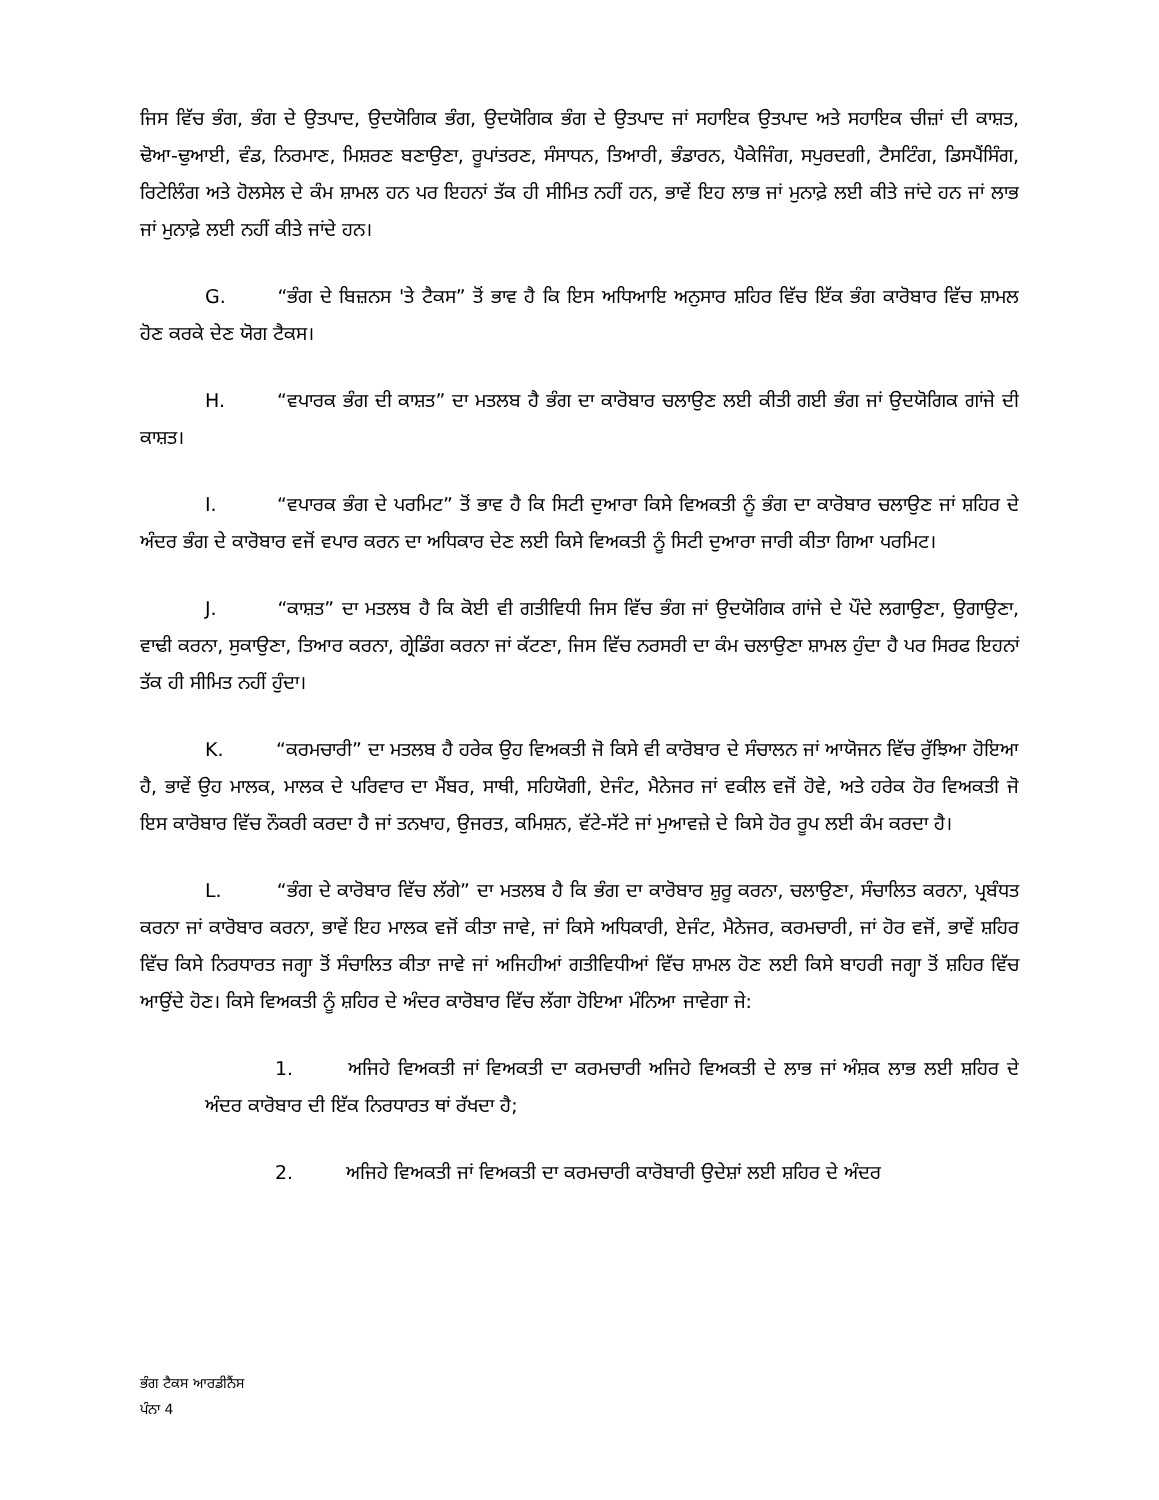ਜਿਸ ਵਿੱਚ ਭੰਗ, ਭੰਗ ਦੇ ਉਤਪਾਦ, ਉਦਯੋਗਿਕ ਭੰਗ, ਉਦਯੋਗਿਕ ਭੰਗ ਦੇ ਉਤਪਾਦ ਜਾਂ ਸਹਾਇਕ ਉਤਪਾਦ ਅਤੇ ਸਹਾਇਕ ਚੀਜ਼ਾਂ ਦੀ ਕਾਸ਼ਤ, ਢੋਆ-ਢੁਆਈ, ਵੰਡ, ਨਿਰਮਾਣ, ਮਿਸ਼ਰਣ ਬਣਾਉਣਾ, ਰੂਪਾਂਤਰਣ, ਸੰਸਾਧਨ, ਤਿਆਰੀ, ਭੰਡਾਰਨ, ਪੈਕੇਜਿੰਗ, ਸਪੁਰਦਗੀ, ਟੈਸਟਿੰਗ, ਡਿਸਪੈਂਸਿੰਗ, ਰਿਟੇਲਿੰਗ ਅਤੇ ਹੋਲਸੇਲ ਦੇ ਕੰਮ ਸ਼ਾਮਲ ਹਨ ਪਰ ਇਹਨਾਂ ਤੱਕ ਹੀ ਸੀਮਿਤ ਨਹੀਂ ਹਨ, ਭਾਵੇਂ ਇਹ ਲਾਭ ਜਾਂ ਮੁਨਾਫ਼ੇ ਲਈ ਕੀਤੇ ਜਾਂਦੇ ਹਨ ਜਾਂ ਲਾਭ ਜਾਂ ਮੁਨਾਫ਼ੇ ਲਈ ਨਹੀਂ ਕੀਤੇ ਜਾਂਦੇ ਹਨ।
G. “ਭੰਗ ਦੇ ਬਿਜ਼ਨਸ 'ਤੇ ਟੈਕਸ” ਤੋਂ ਭਾਵ ਹੈ ਕਿ ਇਸ ਅਧਿਆਇ ਅਨੁਸਾਰ ਸ਼ਹਿਰ ਵਿੱਚ ਇੱਕ ਭੰਗ ਕਾਰੋਬਾਰ ਵਿੱਚ ਸ਼ਾਮਲ ਹੋਣ ਕਰਕੇ ਦੇਣ ਯੋਗ ਟੈਕਸ।
H. “ਵਪਾਰਕ ਭੰਗ ਦੀ ਕਾਸ਼ਤ” ਦਾ ਮਤਲਬ ਹੈ ਭੰਗ ਦਾ ਕਾਰੋਬਾਰ ਚਲਾਉਣ ਲਈ ਕੀਤੀ ਗਈ ਭੰਗ ਜਾਂ ਉਦਯੋਗਿਕ ਗਾਂਜੇ ਦੀ ਕਾਸ਼ਤ।
I. “ਵਪਾਰਕ ਭੰਗ ਦੇ ਪਰਮਿਟ” ਤੋਂ ਭਾਵ ਹੈ ਕਿ ਸਿਟੀ ਦੁਆਰਾ ਕਿਸੇ ਵਿਅਕਤੀ ਨੂੰ ਭੰਗ ਦਾ ਕਾਰੋਬਾਰ ਚਲਾਉਣ ਜਾਂ ਸ਼ਹਿਰ ਦੇ ਅੰਦਰ ਭੰਗ ਦੇ ਕਾਰੋਬਾਰ ਵਜੋਂ ਵਪਾਰ ਕਰਨ ਦਾ ਅਧਿਕਾਰ ਦੇਣ ਲਈ ਕਿਸੇ ਵਿਅਕਤੀ ਨੂੰ ਸਿਟੀ ਦੁਆਰਾ ਜਾਰੀ ਕੀਤਾ ਗਿਆ ਪਰਮਿਟ।
J. “ਕਾਸ਼ਤ” ਦਾ ਮਤਲਬ ਹੈ ਕਿ ਕੋਈ ਵੀ ਗਤੀਵਿਧੀ ਜਿਸ ਵਿੱਚ ਭੰਗ ਜਾਂ ਉਦਯੋਗਿਕ ਗਾਂਜੇ ਦੇ ਪੌਦੇ ਲਗਾਉਣਾ, ਉਗਾਉਣਾ, ਵਾਢੀ ਕਰਨਾ, ਸੁਕਾਉਣਾ, ਤਿਆਰ ਕਰਨਾ, ਗ੍ਰੇਡਿੰਗ ਕਰਨਾ ਜਾਂ ਕੱਟਣਾ, ਜਿਸ ਵਿੱਚ ਨਰਸਰੀ ਦਾ ਕੰਮ ਚਲਾਉਣਾ ਸ਼ਾਮਲ ਹੁੰਦਾ ਹੈ ਪਰ ਸਿਰਫ ਇਹਨਾਂ ਤੱਕ ਹੀ ਸੀਮਿਤ ਨਹੀਂ ਹੁੰਦਾ।
K. “ਕਰਮਚਾਰੀ” ਦਾ ਮਤਲਬ ਹੈ ਹਰੇਕ ਉਹ ਵਿਅਕਤੀ ਜੋ ਕਿਸੇ ਵੀ ਕਾਰੋਬਾਰ ਦੇ ਸੰਚਾਲਨ ਜਾਂ ਆਯੋਜਨ ਵਿੱਚ ਰੁੱਝਿਆ ਹੋਇਆ ਹੈ, ਭਾਵੇਂ ਉਹ ਮਾਲਕ, ਮਾਲਕ ਦੇ ਪਰਿਵਾਰ ਦਾ ਮੈਂਬਰ, ਸਾਥੀ, ਸਹਿਯੋਗੀ, ਏਜੰਟ, ਮੈਨੇਜਰ ਜਾਂ ਵਕੀਲ ਵਜੋਂ ਹੋਵੇ, ਅਤੇ ਹਰੇਕ ਹੋਰ ਵਿਅਕਤੀ ਜੋ ਇਸ ਕਾਰੋਬਾਰ ਵਿੱਚ ਨੌਕਰੀ ਕਰਦਾ ਹੈ ਜਾਂ ਤਨਖਾਹ, ਉਜਰਤ, ਕਮਿਸ਼ਨ, ਵੱਟੇ-ਸੱਟੇ ਜਾਂ ਮੁਆਵਜ਼ੇ ਦੇ ਕਿਸੇ ਹੋਰ ਰੂਪ ਲਈ ਕੰਮ ਕਰਦਾ ਹੈ।
L. “ਭੰਗ ਦੇ ਕਾਰੋਬਾਰ ਵਿੱਚ ਲੱਗੇ” ਦਾ ਮਤਲਬ ਹੈ ਕਿ ਭੰਗ ਦਾ ਕਾਰੋਬਾਰ ਸ਼ੁਰੂ ਕਰਨਾ, ਚਲਾਉਣਾ, ਸੰਚਾਲਿਤ ਕਰਨਾ, ਪ੍ਰਬੰਧਤ ਕਰਨਾ ਜਾਂ ਕਾਰੋਬਾਰ ਕਰਨਾ, ਭਾਵੇਂ ਇਹ ਮਾਲਕ ਵਜੋਂ ਕੀਤਾ ਜਾਵੇ, ਜਾਂ ਕਿਸੇ ਅਧਿਕਾਰੀ, ਏਜੰਟ, ਮੈਨੇਜਰ, ਕਰਮਚਾਰੀ, ਜਾਂ ਹੋਰ ਵਜੋਂ, ਭਾਵੇਂ ਸ਼ਹਿਰ ਵਿੱਚ ਕਿਸੇ ਨਿਰਧਾਰਤ ਜਗ੍ਹਾ ਤੋਂ ਸੰਚਾਲਿਤ ਕੀਤਾ ਜਾਵੇ ਜਾਂ ਅਜਿਹੀਆਂ ਗਤੀਵਿਧੀਆਂ ਵਿੱਚ ਸ਼ਾਮਲ ਹੋਣ ਲਈ ਕਿਸੇ ਬਾਹਰੀ ਜਗ੍ਹਾ ਤੋਂ ਸ਼ਹਿਰ ਵਿੱਚ ਆਉਂਦੇ ਹੋਣ। ਕਿਸੇ ਵਿਅਕਤੀ ਨੂੰ ਸ਼ਹਿਰ ਦੇ ਅੰਦਰ ਕਾਰੋਬਾਰ ਵਿੱਚ ਲੱਗਾ ਹੋਇਆ ਮੰਨਿਆ ਜਾਵੇਗਾ ਜੇ:
1. ਅਜਿਹੇ ਵਿਅਕਤੀ ਜਾਂ ਵਿਅਕਤੀ ਦਾ ਕਰਮਚਾਰੀ ਅਜਿਹੇ ਵਿਅਕਤੀ ਦੇ ਲਾਭ ਜਾਂ ਅੰਸ਼ਕ ਲਾਭ ਲਈ ਸ਼ਹਿਰ ਦੇ ਅੰਦਰ ਕਾਰੋਬਾਰ ਦੀ ਇੱਕ ਨਿਰਧਾਰਤ ਥਾਂ ਰੱਖਦਾ ਹੈ;
2. ਅਜਿਹੇ ਵਿਅਕਤੀ ਜਾਂ ਵਿਅਕਤੀ ਦਾ ਕਰਮਚਾਰੀ ਕਾਰੋਬਾਰੀ ਉਦੇਸ਼ਾਂ ਲਈ ਸ਼ਹਿਰ ਦੇ ਅੰਦਰ
ਭੰਗ ਟੈਕਸ ਆਰਡੀਨੈਂਸ
ਪੰਨਾ 4